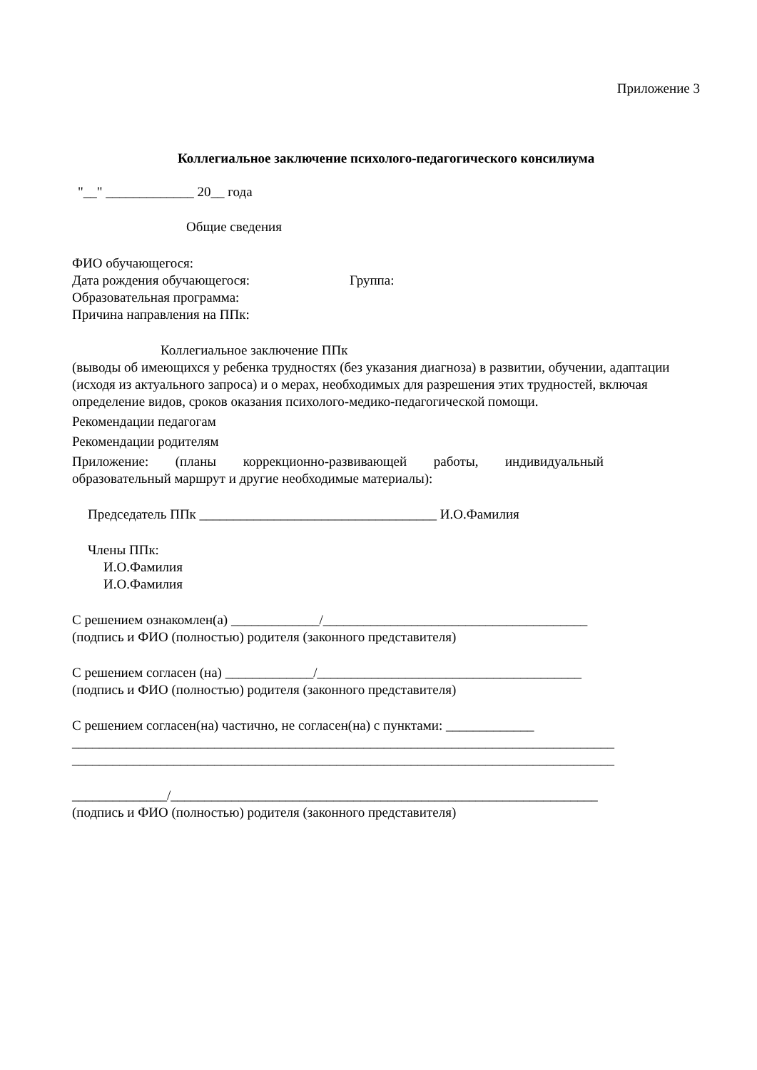Приложение 3
Коллегиальное заключение психолого-педагогического консилиума
"__" _____________ 20__ года
Общие сведения
ФИО обучающегося:
Дата рождения обучающегося: Группа:
Образовательная программа:
Причина направления на ППк:
Коллегиальное заключение ППк
(выводы об имеющихся у ребенка трудностях (без указания диагноза) в развитии, обучении, адаптации (исходя из актуального запроса) и о мерах, необходимых для разрешения этих трудностей, включая определение видов, сроков оказания психолого-медико-педагогической помощи.
Рекомендации педагогам
Рекомендации родителям
Приложение: (планы коррекционно-развивающей работы, индивидуальный образовательный маршрут и другие необходимые материалы):
Председатель ППк ___________________________________ И.О.Фамилия
Члены ППк:
И.О.Фамилия
И.О.Фамилия
С решением ознакомлен(а) _____________/_______________________________________
(подпись и ФИО (полностью) родителя (законного представителя)
С решением согласен (на) _____________/_______________________________________
(подпись и ФИО (полностью) родителя (законного представителя)
С решением согласен(на) частично, не согласен(на) с пунктами: _____________
________________________________________________________________________________
________________________________________________________________________________
______________/_______________________________________________________________
(подпись и ФИО (полностью) родителя (законного представителя)